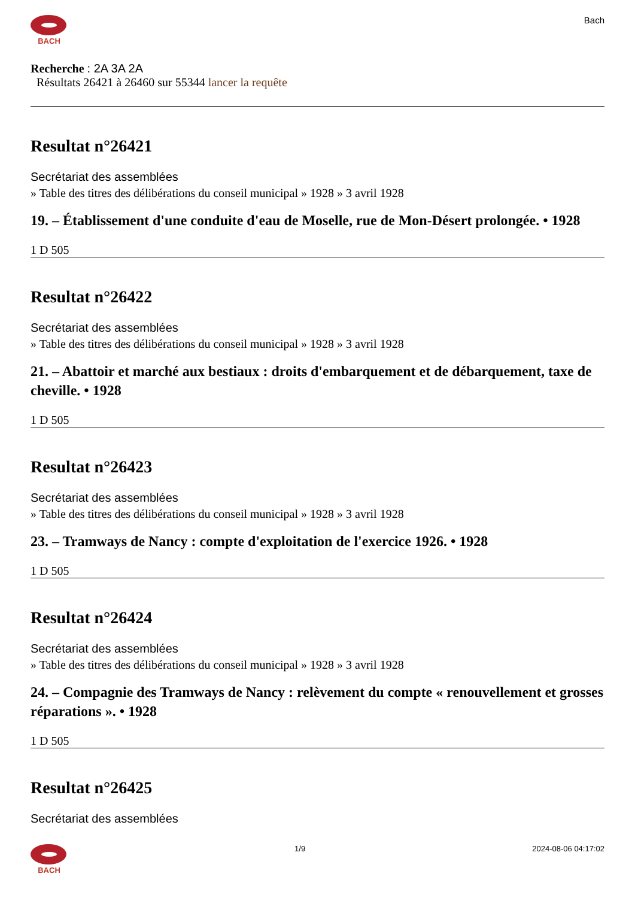BACH
Bach
Recherche : 2A 3A 2A
Résultats 26421 à 26460 sur 55344 lancer la requête
Resultat n°26421
Secrétariat des assemblées
» Table des titres des délibérations du conseil municipal » 1928 » 3 avril 1928
19. – Établissement d'une conduite d'eau de Moselle, rue de Mon-Désert prolongée. • 1928
1 D 505
Resultat n°26422
Secrétariat des assemblées
» Table des titres des délibérations du conseil municipal » 1928 » 3 avril 1928
21. – Abattoir et marché aux bestiaux : droits d'embarquement et de débarquement, taxe de cheville. • 1928
1 D 505
Resultat n°26423
Secrétariat des assemblées
» Table des titres des délibérations du conseil municipal » 1928 » 3 avril 1928
23. – Tramways de Nancy : compte d'exploitation de l'exercice 1926. • 1928
1 D 505
Resultat n°26424
Secrétariat des assemblées
» Table des titres des délibérations du conseil municipal » 1928 » 3 avril 1928
24. – Compagnie des Tramways de Nancy : relèvement du compte « renouvellement et grosses réparations ». • 1928
1 D 505
Resultat n°26425
Secrétariat des assemblées
BACH 1/9 2024-08-06 04:17:02